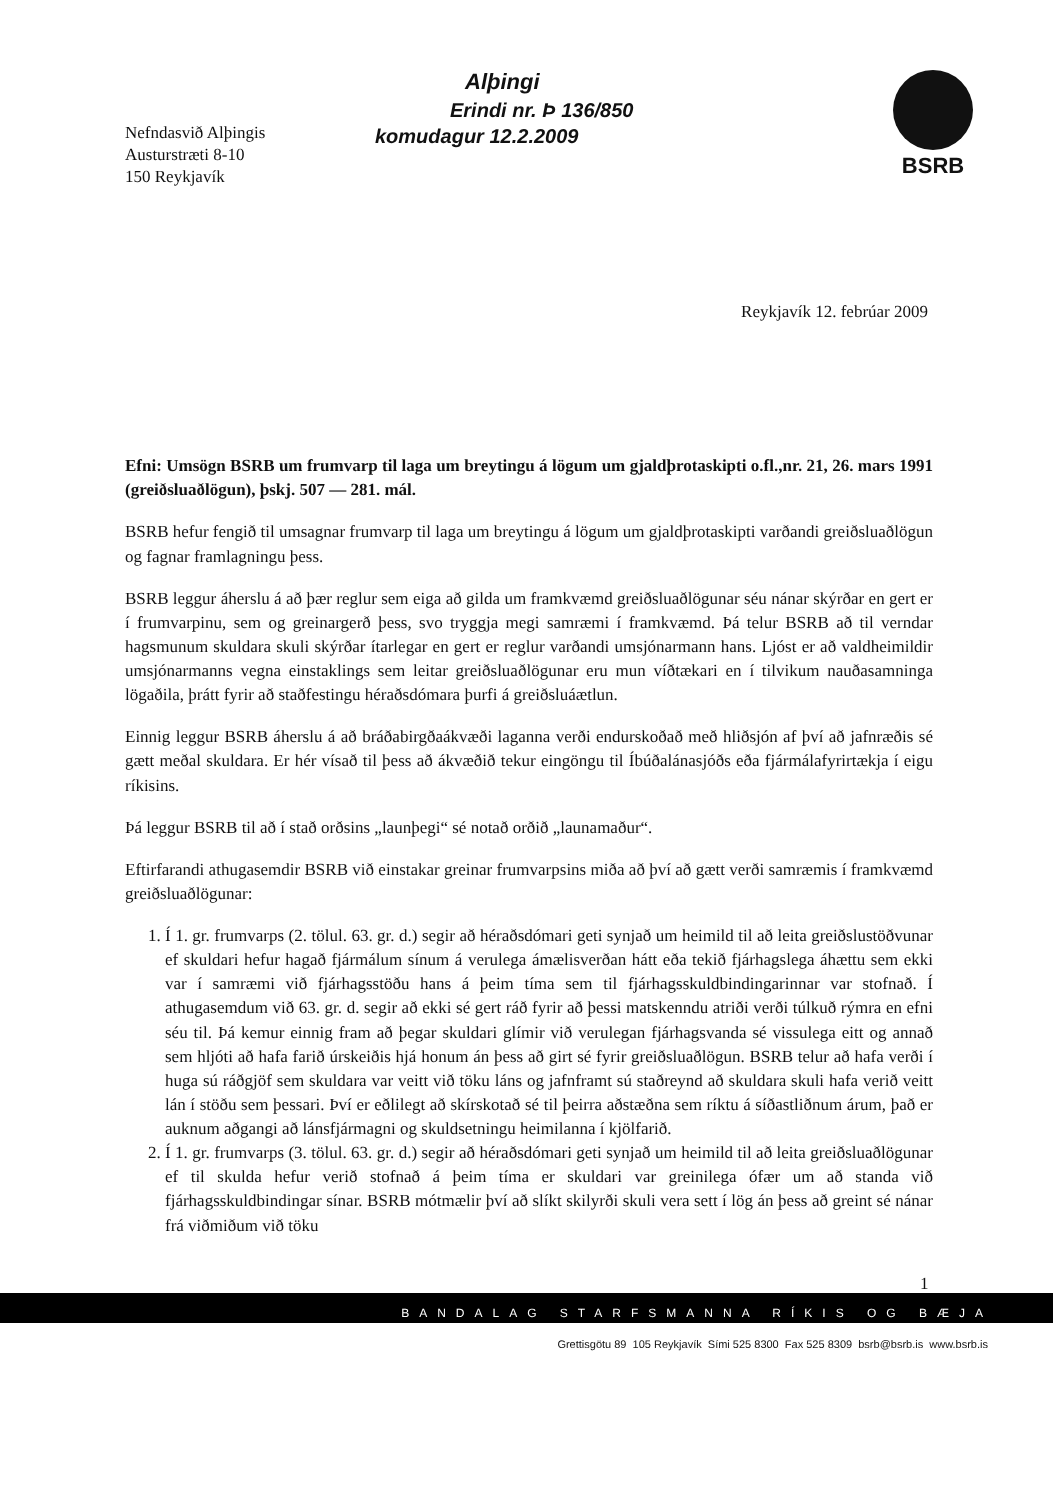Nefndasvið Alþingis
Austurstræti 8-10
150 Reykjavík
Alþingi
Erindi nr. Þ 136/850
komudagur 12.2.2009
BSRB
Reykjavík 12. febrúar 2009
Efni: Umsögn BSRB um frumvarp til laga um breytingu á lögum um gjaldþrotaskipti o.fl.,nr. 21, 26. mars 1991 (greiðsluaðlögun), þskj. 507 — 281. mál.
BSRB hefur fengið til umsagnar frumvarp til laga um breytingu á lögum um gjaldþrotaskipti varðandi greiðsluaðlögun og fagnar framlagningu þess.
BSRB leggur áherslu á að þær reglur sem eiga að gilda um framkvæmd greiðsluaðlögunar séu nánar skýrðar en gert er í frumvarpinu, sem og greinargerð þess, svo tryggja megi samræmi í framkvæmd. Þá telur BSRB að til verndar hagsmunum skuldara skuli skýrðar ítarlegar en gert er reglur varðandi umsjónarmann hans. Ljóst er að valdheimildir umsjónarmanns vegna einstaklings sem leitar greiðsluaðlögunar eru mun víðtækari en í tilvikum nauðasamninga lögaðila, þrátt fyrir að staðfestingu héraðsdómara þurfi á greiðsluáætlun.
Einnig leggur BSRB áherslu á að bráðabirgðaákvæði laganna verði endurskoðað með hliðsjón af því að jafnræðis sé gætt meðal skuldara. Er hér vísað til þess að ákvæðið tekur eingöngu til Íbúðalánasjóðs eða fjármálafyrirtækja í eigu ríkisins.
Þá leggur BSRB til að í stað orðsins „launþegi“ sé notað orðið „launamaður“.
Eftirfarandi athugasemdir BSRB við einstakar greinar frumvarpsins miða að því að gætt verði samræmis í framkvæmd greiðsluaðlögunar:
1. Í 1. gr. frumvarps (2. tölul. 63. gr. d.) segir að héraðsdómari geti synjað um heimild til að leita greiðslustöðvunar ef skuldari hefur hagað fjármálum sínum á verulega ámælisverðan hátt eða tekið fjárhagslega áhættu sem ekki var í samræmi við fjárhagsstöðu hans á þeim tíma sem til fjárhagsskuldbindingarinnar var stofnað. Í athugasemdum við 63. gr. d. segir að ekki sé gert ráð fyrir að þessi matskenndu atriði verði túlkuð rýmra en efni séu til. Þá kemur einnig fram að þegar skuldari glímir við verulegan fjárhagsvanda sé vissulega eitt og annað sem hljóti að hafa farið úrskeiðis hjá honum án þess að girt sé fyrir greiðsluaðlögun. BSRB telur að hafa verði í huga sú ráðgjöf sem skuldara var veitt við töku láns og jafnframt sú staðreynd að skuldara skuli hafa verið veitt lán í stöðu sem þessari. Því er eðlilegt að skírskotað sé til þeirra aðstæðna sem ríktu á síðastliðnum árum, það er auknum aðgangi að lánsfjármagni og skuldsetningu heimilanna í kjölfarið.
2. Í 1. gr. frumvarps (3. tölul. 63. gr. d.) segir að héraðsdómari geti synjað um heimild til að leita greiðsluaðlögunar ef til skulda hefur verið stofnað á þeim tíma er skuldari var greinilega ófær um að standa við fjárhagsskuldbindingar sínar. BSRB mótmælir því að slíkt skilyrði skuli vera sett í lög án þess að greint sé nánar frá viðmiðum við töku
1
BANDALAG STARFSMANNA RÍKIS OG BÆJA
Grettisgötu 89 105 Reykjavík Sími 525 8300 Fax 525 8309 bsrb@bsrb.is www.bsrb.is